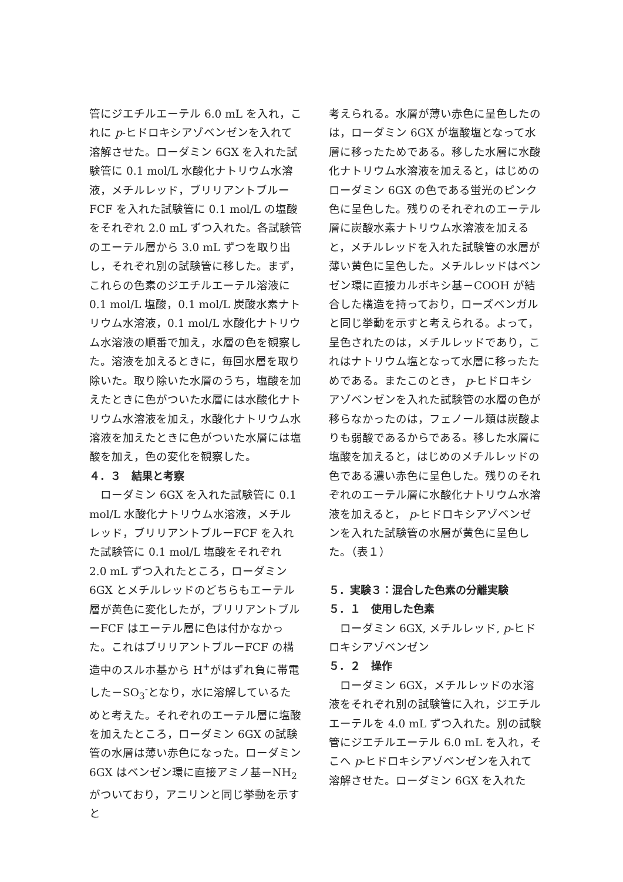管にジエチルエーテル 6.0 mL を入れ，これに p-ヒドロキシアゾベンゼンを入れて溶解させた。ローダミン 6GX を入れた試験管に 0.1 mol/L 水酸化ナトリウム水溶液，メチルレッド，ブリリアントブルーFCF を入れた試験管に 0.1 mol/L の塩酸をそれぞれ 2.0 mL ずつ入れた。各試験管のエーテル層から 3.0 mL ずつを取り出し，それぞれ別の試験管に移した。まず，これらの色素のジエチルエーテル溶液に 0.1 mol/L 塩酸，0.1 mol/L 炭酸水素ナトリウム水溶液，0.1 mol/L 水酸化ナトリウム水溶液の順番で加え，水層の色を観察した。溶液を加えるときに，毎回水層を取り除いた。取り除いた水層のうち，塩酸を加えたときに色がついた水層には水酸化ナトリウム水溶液を加え，水酸化ナトリウム水溶液を加えたときに色がついた水層には塩酸を加え，色の変化を観察した。
４．３　結果と考察
　ローダミン 6GX を入れた試験管に 0.1 mol/L 水酸化ナトリウム水溶液，メチルレッド，ブリリアントブルーFCF を入れた試験管に 0.1 mol/L 塩酸をそれぞれ 2.0 mL ずつ入れたところ，ローダミン 6GX とメチルレッドのどちらもエーテル層が黄色に変化したが，ブリリアントブルーFCF はエーテル層に色は付かなかった。これはブリリアントブルーFCF の構造中のスルホ基から H<sup>+</sup>がはずれ負に帯電した－SO<sub>3</sub><sup>-</sup>となり，水に溶解しているためと考えた。それぞれのエーテル層に塩酸を加えたところ，ローダミン 6GX の試験管の水層は薄い赤色になった。ローダミン 6GX はベンゼン環に直接アミノ基－NH<sub>2</sub> がついており，アニリンと同じ挙動を示すと
考えられる。水層が薄い赤色に呈色したのは，ローダミン 6GX が塩酸塩となって水層に移ったためである。移した水層に水酸化ナトリウム水溶液を加えると，はじめのローダミン 6GX の色である蛍光のピンク色に呈色した。残りのそれぞれのエーテル層に炭酸水素ナトリウム水溶液を加えると，メチルレッドを入れた試験管の水層が薄い黄色に呈色した。メチルレッドはベンゼン環に直接カルボキシ基－COOH が結合した構造を持っており，ローズベンガルと同じ挙動を示すと考えられる。よって，呈色されたのは，メチルレッドであり，これはナトリウム塩となって水層に移ったためである。またこのとき， p-ヒドロキシアゾベンゼンを入れた試験管の水層の色が移らなかったのは，フェノール類は炭酸よりも弱酸であるからである。移した水層に塩酸を加えると，はじめのメチルレッドの色である濃い赤色に呈色した。残りのそれぞれのエーテル層に水酸化ナトリウム水溶液を加えると， p-ヒドロキシアゾベンゼンを入れた試験管の水層が黄色に呈色した。（表１）
５．実験３：混合した色素の分離実験
５．１　使用した色素
　ローダミン 6GX, メチルレッド, p-ヒドロキシアゾベンゼン
５．２　操作
　ローダミン 6GX，メチルレッドの水溶液をそれぞれ別の試験管に入れ，ジエチルエーテルを 4.0 mL ずつ入れた。別の試験管にジエチルエーテル 6.0 mL を入れ，そこへ p-ヒドロキシアゾベンゼンを入れて溶解させた。ローダミン 6GX を入れた